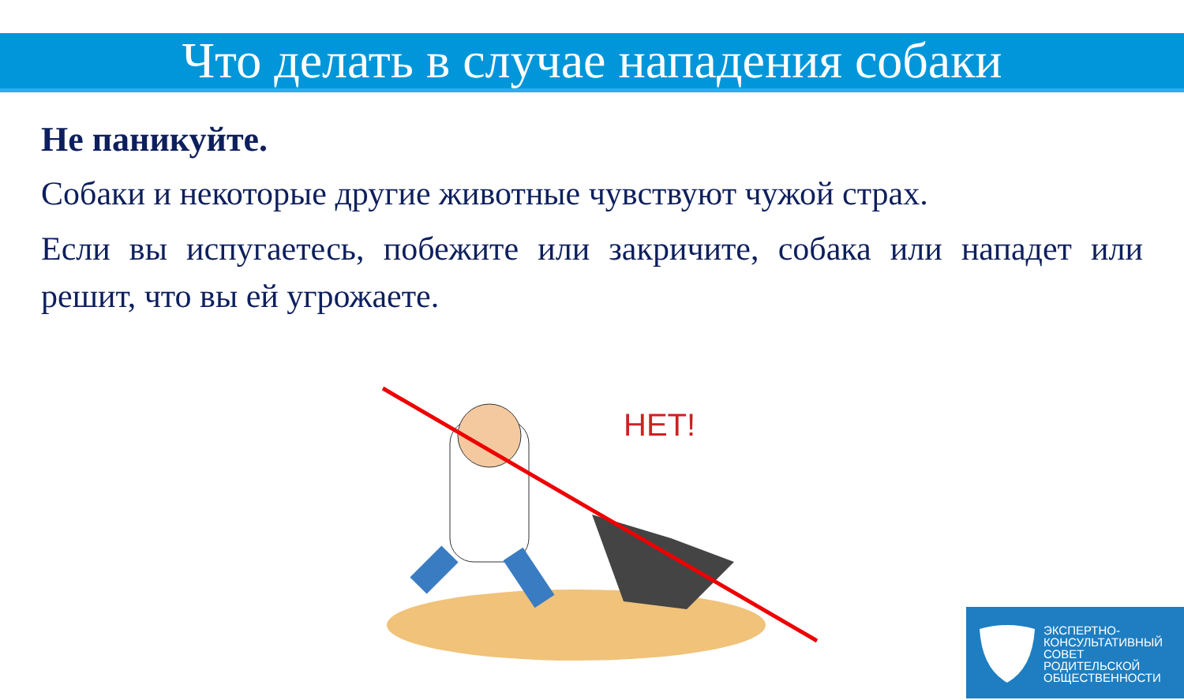Что делать в случае нападения собаки
Не паникуйте.
Собаки и некоторые другие животные чувствуют чужой страх.
Если вы испугаетесь, побежите или закричите, собака или нападет или решит, что вы ей угрожаете.
НЕТ!
ЭКСПЕРТНО-
КОНСУЛЬТАТИВНЫЙ
СОВЕТ
РОДИТЕЛЬСКОЙ
ОБЩЕСТВЕННОСТИ